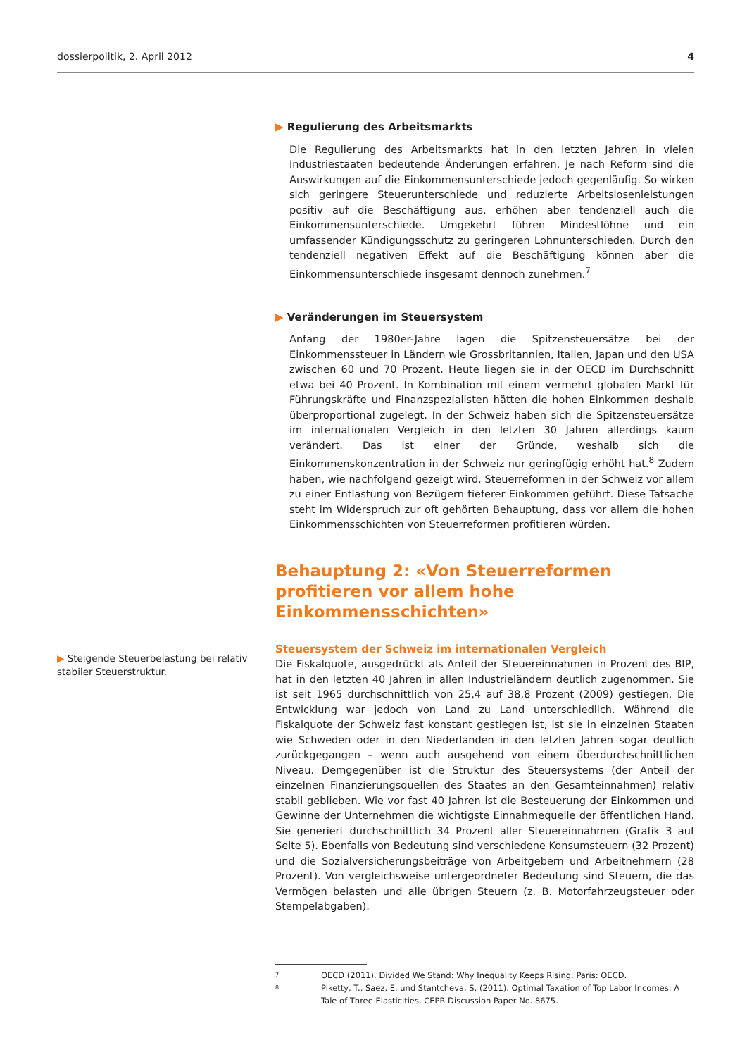dossierpolitik, 2. April 2012 4
▶ Steigende Steuerbelastung bei relativ stabiler Steuerstruktur.
▶ Regulierung des Arbeitsmarkts
Die Regulierung des Arbeitsmarkts hat in den letzten Jahren in vielen Industriestaaten bedeutende Änderungen erfahren. Je nach Reform sind die Auswirkungen auf die Einkommensunterschiede jedoch gegenläufig. So wirken sich geringere Steuerunterschiede und reduzierte Arbeitslosenleistungen positiv auf die Beschäftigung aus, erhöhen aber tendenziell auch die Einkommensunterschiede. Umgekehrt führen Mindestlöhne und ein umfassender Kündigungsschutz zu geringeren Lohnunterschieden. Durch den tendenziell negativen Effekt auf die Beschäftigung können aber die Einkommensunterschiede insgesamt dennoch zunehmen.<sup>7</sup>
▶ Veränderungen im Steuersystem
Anfang der 1980er-Jahre lagen die Spitzensteuersätze bei der Einkommenssteuer in Ländern wie Grossbritannien, Italien, Japan und den USA zwischen 60 und 70 Prozent. Heute liegen sie in der OECD im Durchschnitt etwa bei 40 Prozent. In Kombination mit einem vermehrt globalen Markt für Führungskräfte und Finanzspezialisten hätten die hohen Einkommen deshalb überproportional zugelegt. In der Schweiz haben sich die Spitzensteuersätze im internationalen Vergleich in den letzten 30 Jahren allerdings kaum verändert. Das ist einer der Gründe, weshalb sich die Einkommenskonzentration in der Schweiz nur geringfügig erhöht hat.<sup>8</sup> Zudem haben, wie nachfolgend gezeigt wird, Steuerreformen in der Schweiz vor allem zu einer Entlastung von Bezügern tieferer Einkommen geführt. Diese Tatsache steht im Widerspruch zur oft gehörten Behauptung, dass vor allem die hohen Einkommensschichten von Steuerreformen profitieren würden.
Behauptung 2: «Von Steuerreformen profitieren vor allem hohe Einkommensschichten»
Steuersystem der Schweiz im internationalen Vergleich
Die Fiskalquote, ausgedrückt als Anteil der Steuereinnahmen in Prozent des BIP, hat in den letzten 40 Jahren in allen Industrieländern deutlich zugenommen. Sie ist seit 1965 durchschnittlich von 25,4 auf 38,8 Prozent (2009) gestiegen. Die Entwicklung war jedoch von Land zu Land unterschiedlich. Während die Fiskalquote der Schweiz fast konstant gestiegen ist, ist sie in einzelnen Staaten wie Schweden oder in den Niederlanden in den letzten Jahren sogar deutlich zurückgegangen – wenn auch ausgehend von einem überdurchschnittlichen Niveau. Demgegenüber ist die Struktur des Steuersystems (der Anteil der einzelnen Finanzierungsquellen des Staates an den Gesamteinnahmen) relativ stabil geblieben. Wie vor fast 40 Jahren ist die Besteuerung der Einkommen und Gewinne der Unternehmen die wichtigste Einnahmequelle der öffentlichen Hand. Sie generiert durchschnittlich 34 Prozent aller Steuereinnahmen (Grafik 3 auf Seite 5). Ebenfalls von Bedeutung sind verschiedene Konsumsteuern (32 Prozent) und die Sozialversicherungsbeiträge von Arbeitgebern und Arbeitnehmern (28 Prozent). Von vergleichsweise untergeordneter Bedeutung sind Steuern, die das Vermögen belasten und alle übrigen Steuern (z. B. Motorfahrzeugsteuer oder Stempelabgaben).
7 OECD (2011). Divided We Stand: Why Inequality Keeps Rising. Paris: OECD.
8 Piketty, T., Saez, E. und Stantcheva, S. (2011). Optimal Taxation of Top Labor Incomes: A Tale of Three Elasticities, CEPR Discussion Paper No. 8675.